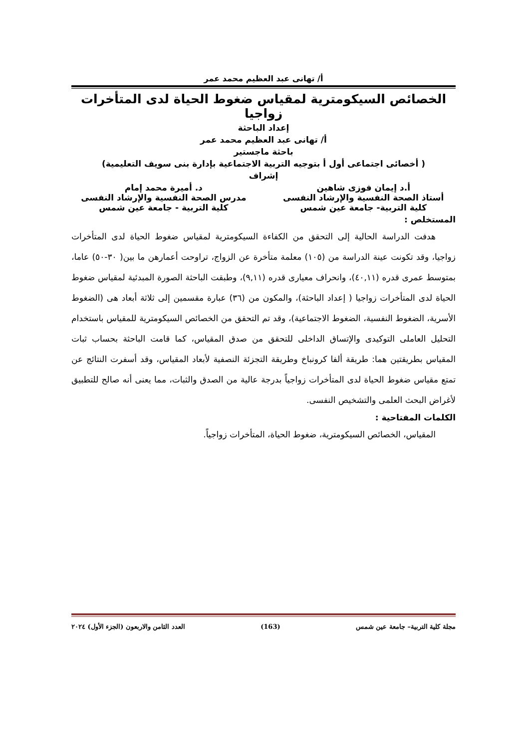أ/ تهانى عبد العظيم محمد عمر
الخصائص السيكومترية لمقياس ضغوط الحياة لدى المتأخرات زواجيا
إعداد الباحثة
أ/ تهانى عبد العظيم محمد عمر
باحثة ماجستير
( أخصائى اجتماعى أول أ بتوجيه التربية الاجتماعية بإدارة بنى سويف التعليمية)
إشراف
أ.د إيمان فوزى شاهين د. أميرة محمد إمام
أستاذ الصحة النفسية والإرشاد النفسى
مدرس الصحة النفسية والإرشاد النفسى
كلية التربية- جامعة عين شمس كلية التربية - جامعة عين شمس
المستخلص :
هدفت الدراسة الحالية إلى التحقق من الكفاءة السيكومترية لمقياس ضغوط الحياة لدى المتأخرات زواجيا، وقد تكونت عينة الدراسة من (١٠٥) معلمة متأخرة عن الزواج، تراوحت أعمارهن ما بين( ٣٠-٥٠) عاما، بمتوسط عمرى قدره (٤٠,١١)، وانحراف معيارى قدره (٩,١١)، وطبقت الباحثة الصورة المبدئية لمقياس ضغوط الحياة لدى المتأخرات زواجيا ( إعداد الباحثة)، والمكون من (٣٦) عبارة مقسمين إلى ثلاثة أبعاد هى (الضغوط الأسرية، الضغوط النفسية، الضغوط الاجتماعية)، وقد تم التحقق من الخصائص السيكومترية للمقياس باستخدام التحليل العاملى التوكيدى والإتساق الداخلى للتحقق من صدق المقياس، كما قامت الباحثة بحساب ثبات المقياس بطريقتين هما: طريقة ألفا كرونباخ وطريقة التجزئة النصفية لأبعاد المقياس، وقد أسفرت النتائج عن تمتع مقياس ضغوط الحياة لدى المتأخرات زواجياً بدرجة عالية من الصدق والثبات، مما يعنى أنه صالح للتطبيق لأغراض البحث العلمى والتشخيص النفسى.
الكلمات المفتاحية :
المقياس، الخصائص السيكومترية، ضغوط الحياة، المتأخرات زواجياً.
مجلة كلية التربية– جامعة عين شمس (163) العدد الثامن والاربعون (الجزء الأول) ٢٠٢٤